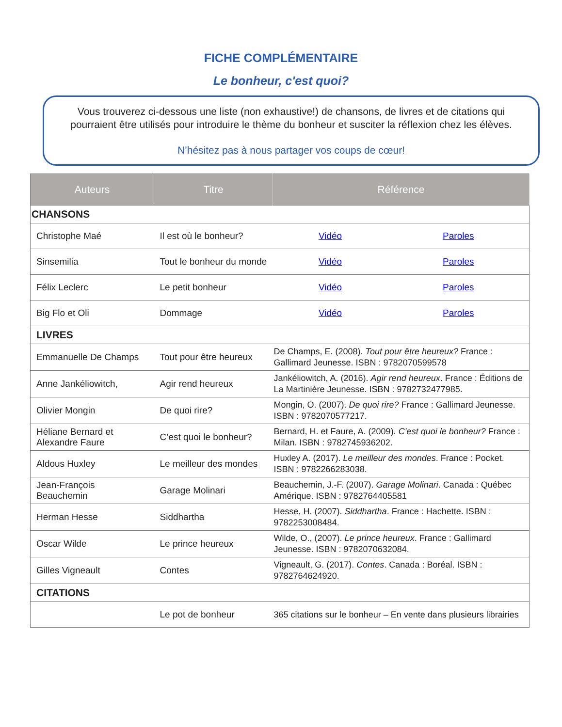FICHE COMPLÉMENTAIRE
Le bonheur, c'est quoi?
Vous trouverez ci-dessous une liste (non exhaustive!) de chansons, de livres et de citations qui pourraient être utilisés pour introduire le thème du bonheur et susciter la réflexion chez les élèves.
N’hésitez pas à nous partager vos coups de cœur!
| Auteurs | Titre | Référence | |
| --- | --- | --- | --- |
| CHANSONS | | | |
| Christophe Maé | Il est où le bonheur? | Vidéo | Paroles |
| Sinsemilia | Tout le bonheur du monde | Vidéo | Paroles |
| Félix Leclerc | Le petit bonheur | Vidéo | Paroles |
| Big Flo et Oli | Dommage | Vidéo | Paroles |
| LIVRES | | | |
| Emmanuelle De Champs | Tout pour être heureux | De Champs, E. (2008). Tout pour être heureux? France : Gallimard Jeunesse. ISBN : 9782070599578 | |
| Anne Jankéliowitch, | Agir rend heureux | Jankéliowitch, A. (2016). Agir rend heureux . France : Éditions de La Martinière Jeunesse. ISBN : 9782732477985. | |
| Olivier Mongin | De quoi rire? | Mongin, O. (2007). De quoi rire? France : Gallimard Jeunesse. ISBN : 9782070577217. | |
| Héliane Bernard et Alexandre Faure | C’est quoi le bonheur? | Bernard, H. et Faure, A. (2009). C’est quoi le bonheur? France : Milan. ISBN : 9782745936202. | |
| Aldous Huxley | Le meilleur des mondes | Huxley A. (2017). Le meilleur des mondes . France : Pocket. ISBN : 9782266283038. | |
| Jean-François Beauchemin | Garage Molinari | Beauchemin, J.-F. (2007). Garage Molinari . Canada : Québec Amérique. ISBN : 9782764405581 | |
| Herman Hesse | Siddhartha | Hesse, H. (2007). Siddhartha . France : Hachette. ISBN : 9782253008484. | |
| Oscar Wilde | Le prince heureux | Wilde, O., (2007). Le prince heureux . France : Gallimard Jeunesse. ISBN : 9782070632084. | |
| Gilles Vigneault | Contes | Vigneault, G. (2017). Contes . Canada : Boréal. ISBN : 9782764624920. | |
| CITATIONS | | | |
| | Le pot de bonheur | 365 citations sur le bonheur – En vente dans plusieurs librairies | |